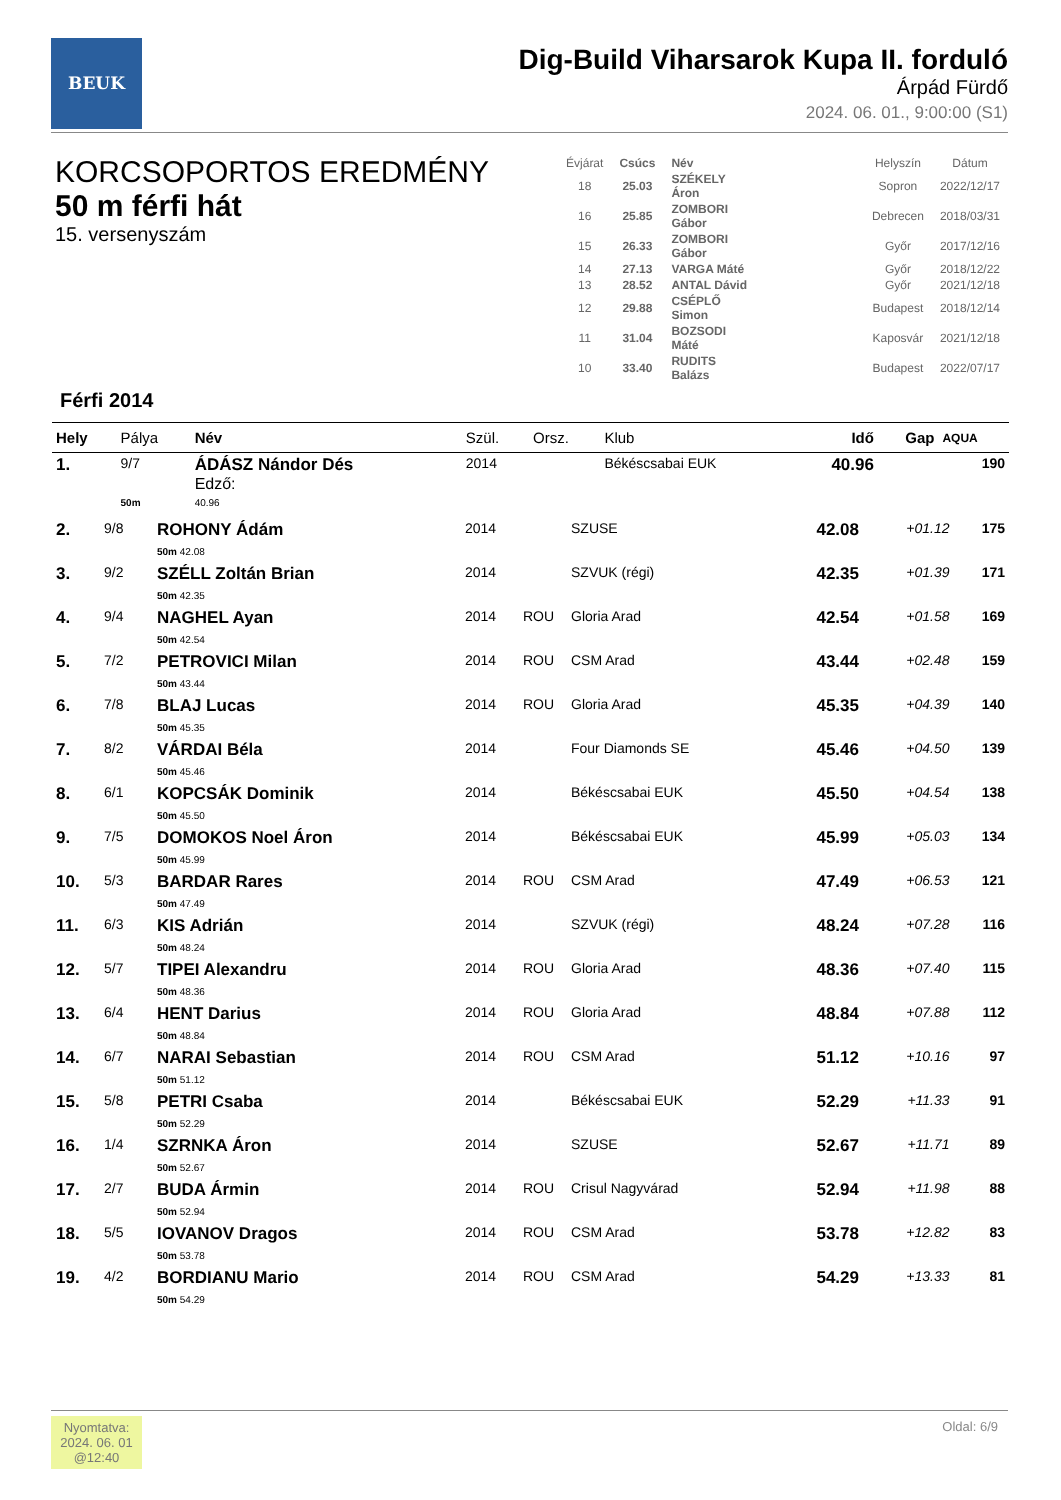BEUK
Dig-Build Viharsarok Kupa II. forduló
Árpád Fürdő
2024. 06. 01., 9:00:00 (S1)
KORCSOPORTOS EREDMÉNY
50 m férfi hát
15. versenyszám
| Évjárat | Csúcs | Név | | Helyszín | Dátum |
| --- | --- | --- | --- | --- | --- |
| 18 | 25.03 | SZÉKELY Áron | | Sopron | 2022/12/17 |
| 16 | 25.85 | ZOMBORI Gábor | | Debrecen | 2018/03/31 |
| 15 | 26.33 | ZOMBORI Gábor | | Győr | 2017/12/16 |
| 14 | 27.13 | VARGA Máté | | Győr | 2018/12/22 |
| 13 | 28.52 | ANTAL Dávid | | Győr | 2021/12/18 |
| 12 | 29.88 | CSÉPLŐ Simon | | Budapest | 2018/12/14 |
| 11 | 31.04 | BOZSODI Máté | | Kaposvár | 2021/12/18 |
| 10 | 33.40 | RUDITS Balázs | | Budapest | 2022/07/17 |
Férfi 2014
| Hely | Pálya | Név | Szül. | Orsz. | Klub | Idő | Gap | AQUA |
| --- | --- | --- | --- | --- | --- | --- | --- | --- |
| 1. | 9/7 | ÁDÁSZ Nándor Dés Edző: | 2014 | | Békéscsabai EUK | 40.96 | | 190 |
| | 50m | 40.96 | | | | | | |
| 2. | 9/8 | ROHONY Ádám 50m 42.08 | 2014 | | SZUSE | 42.08 | +01.12 | 175 |
| 3. | 9/2 | SZÉLL Zoltán Brian 50m 42.35 | 2014 | | SZVUK (régi) | 42.35 | +01.39 | 171 |
| 4. | 9/4 | NAGHEL Ayan 50m 42.54 | 2014 | ROU | Gloria Arad | 42.54 | +01.58 | 169 |
| 5. | 7/2 | PETROVICI Milan 50m 43.44 | 2014 | ROU | CSM Arad | 43.44 | +02.48 | 159 |
| 6. | 7/8 | BLAJ Lucas 50m 45.35 | 2014 | ROU | Gloria Arad | 45.35 | +04.39 | 140 |
| 7. | 8/2 | VÁRDAI Béla 50m 45.46 | 2014 | | Four Diamonds SE | 45.46 | +04.50 | 139 |
| 8. | 6/1 | KOPCSÁK Dominik 50m 45.50 | 2014 | | Békéscsabai EUK | 45.50 | +04.54 | 138 |
| 9. | 7/5 | DOMOKOS Noel Áron 50m 45.99 | 2014 | | Békéscsabai EUK | 45.99 | +05.03 | 134 |
| 10. | 5/3 | BARDAR Rares 50m 47.49 | 2014 | ROU | CSM Arad | 47.49 | +06.53 | 121 |
| 11. | 6/3 | KIS Adrián 50m 48.24 | 2014 | | SZVUK (régi) | 48.24 | +07.28 | 116 |
| 12. | 5/7 | TIPEI Alexandru 50m 48.36 | 2014 | ROU | Gloria Arad | 48.36 | +07.40 | 115 |
| 13. | 6/4 | HENT Darius 50m 48.84 | 2014 | ROU | Gloria Arad | 48.84 | +07.88 | 112 |
| 14. | 6/7 | NARAI Sebastian 50m 51.12 | 2014 | ROU | CSM Arad | 51.12 | +10.16 | 97 |
| 15. | 5/8 | PETRI Csaba 50m 52.29 | 2014 | | Békéscsabai EUK | 52.29 | +11.33 | 91 |
| 16. | 1/4 | SZRNKA Áron 50m 52.67 | 2014 | | SZUSE | 52.67 | +11.71 | 89 |
| 17. | 2/7 | BUDA Ármin 50m 52.94 | 2014 | ROU | Crisul Nagyvárad | 52.94 | +11.98 | 88 |
| 18. | 5/5 | IOVANOV Dragos 50m 53.78 | 2014 | ROU | CSM Arad | 53.78 | +12.82 | 83 |
| 19. | 4/2 | BORDIANU Mario 50m 54.29 | 2014 | ROU | CSM Arad | 54.29 | +13.33 | 81 |
Nyomtatva:
2024. 06. 01
@12:40
Oldal: 6/9